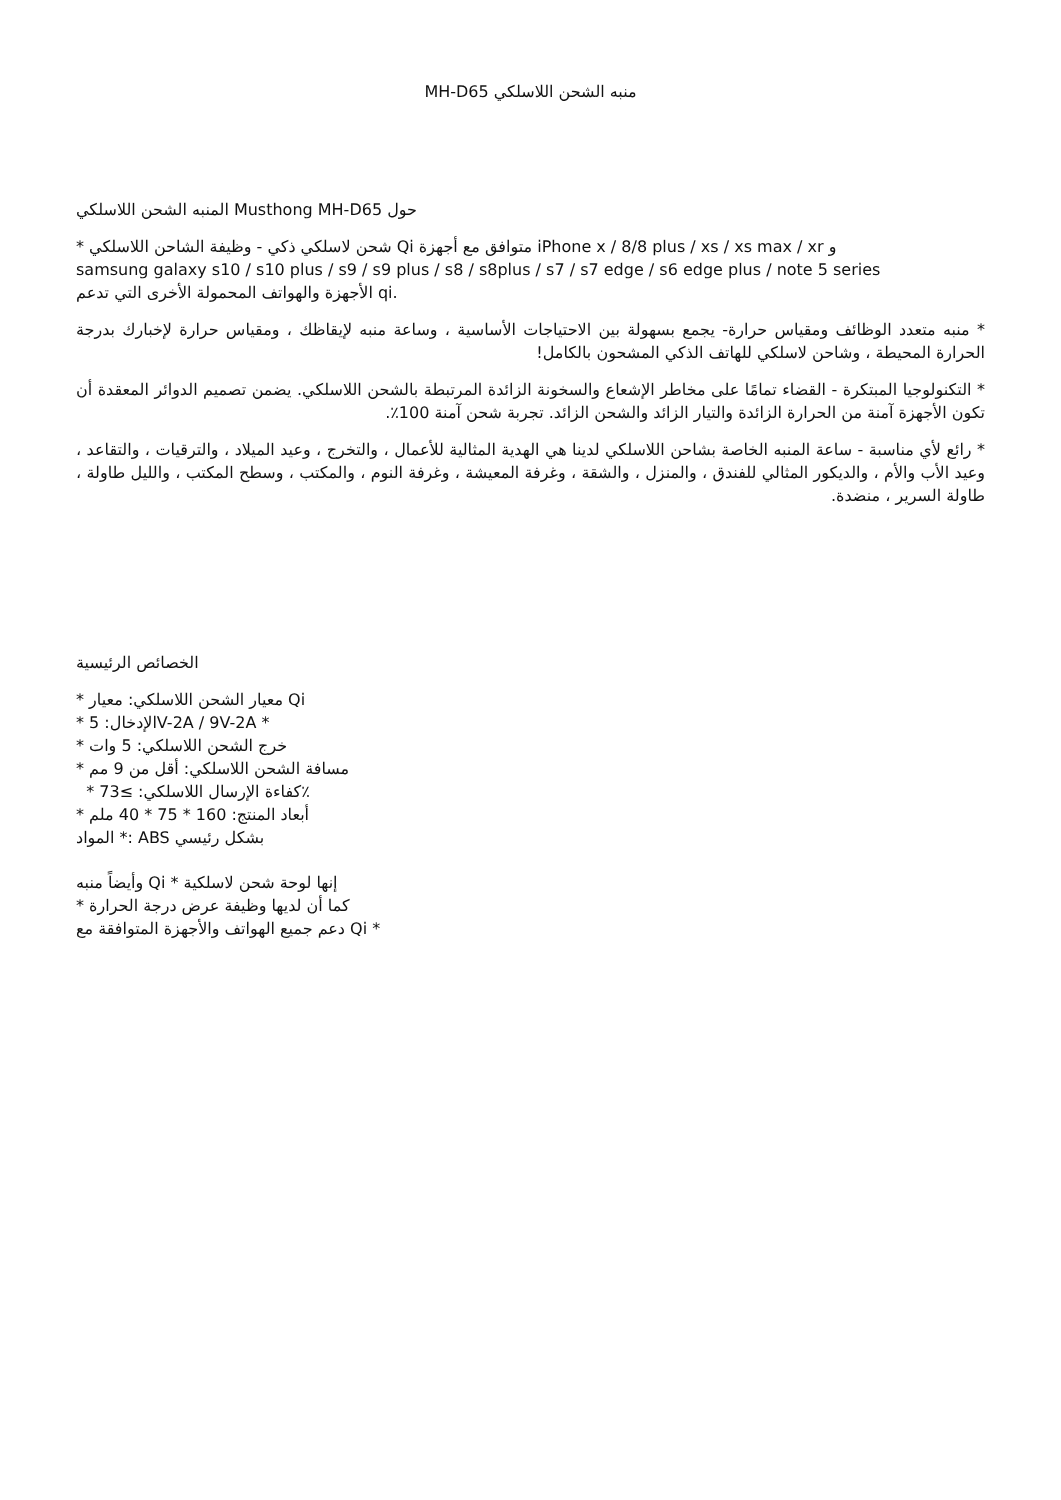MH-D65 منبه الشحن اللاسلكي
حول Musthong MH-D65 المنبه الشحن اللاسلكي
* شحن لاسلكي ذكي - وظيفة الشاحن اللاسلكي Qi متوافق مع أجهزة iPhone x / 8/8 plus / xs / xs max / xr و
samsung galaxy s10 / s10 plus / s9 / s9 plus / s8 / s8plus / s7 / s7 edge / s6 edge plus / note 5 series
الأجهزة والهواتف المحمولة الأخرى التي تدعم qi.
* منبه متعدد الوظائف ومقياس حرارة- يجمع بسهولة بين الاحتياجات الأساسية ، وساعة منبه لإيقاظك ، ومقياس حرارة لإخبارك بدرجة الحرارة المحيطة ، وشاحن لاسلكي للهاتف الذكي المشحون بالكامل!
* التكنولوجيا المبتكرة - القضاء تمامًا على مخاطر الإشعاع والسخونة الزائدة المرتبطة بالشحن اللاسلكي. يضمن تصميم الدوائر المعقدة أن تكون الأجهزة آمنة من الحرارة الزائدة والتيار الزائد والشحن الزائد. تجربة شحن آمنة 100٪.
* رائع لأي مناسبة - ساعة المنبه الخاصة بشاحن اللاسلكي لدينا هي الهدية المثالية للأعمال ، والتخرج ، وعيد الميلاد ، والترقيات ، والتقاعد ، وعيد الأب والأم ، والديكور المثالي للفندق ، والمنزل ، والشقة ، وغرفة المعيشة ، وغرفة النوم ، والمكتب ، وسطح المكتب ، والليل طاولة ، طاولة السرير ، منضدة.
الخصائص الرئيسية
* معيار الشحن اللاسلكي: معيار Qi
* الإدخال: 5V-2A / 9V-2A *
* خرج الشحن اللاسلكي: 5 وات
* مسافة الشحن اللاسلكي: أقل من 9 مم
* كفاءة الإرسال اللاسلكي: ≥73٪
* أبعاد المنتج: 160 * 75 * 40 ملم
المواد *: ABS بشكل رئيسي
وأيضاً منبه Qi * إنها لوحة شحن لاسلكية
* كما أن لديها وظيفة عرض درجة الحرارة
دعم جميع الهواتف والأجهزة المتوافقة مع Qi *